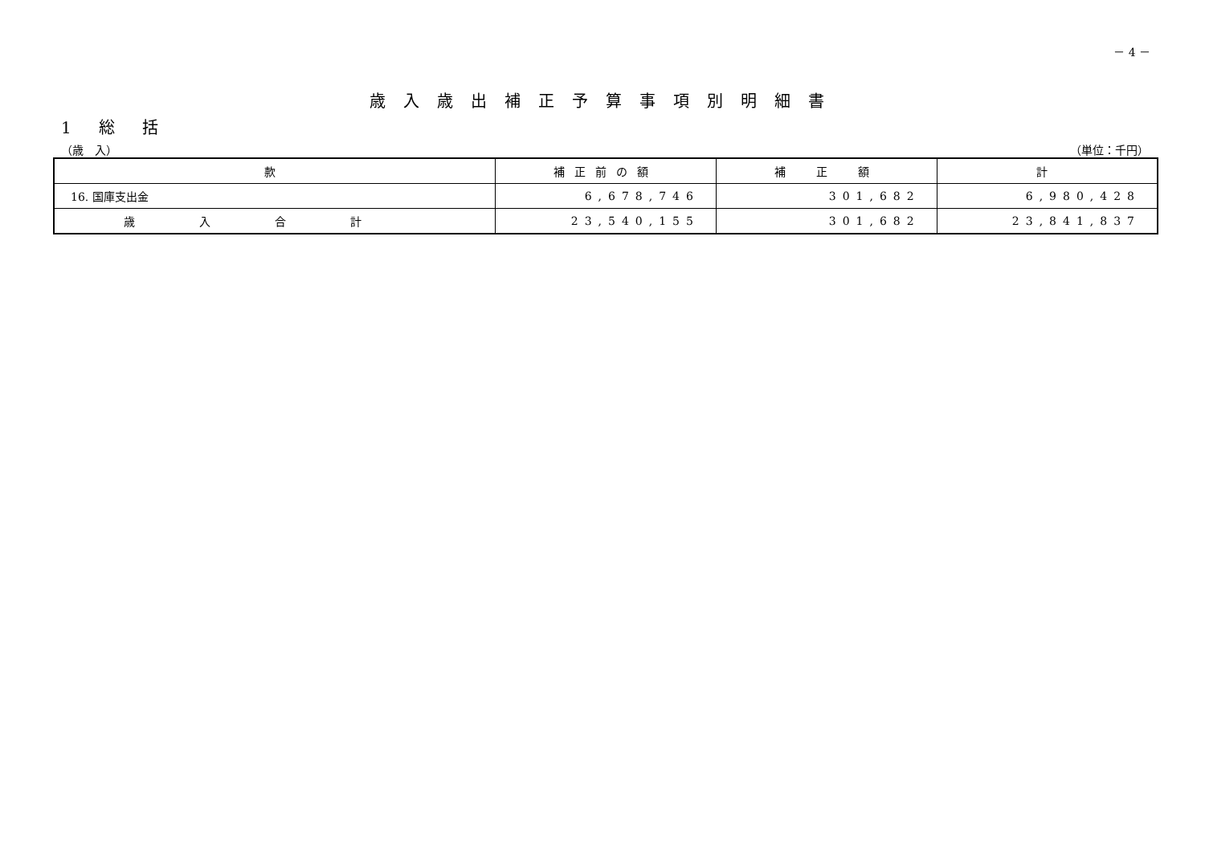－ 4 －
歳入歳出補正予算事項別明細書
1 総 括
（歳　入） （単位：千円）
| 款 | 補正前の額 | 補 正 額 | 計 |
| --- | --- | --- | --- |
| 16. 国庫支出金 | 6,678,746 | 301,682 | 6,980,428 |
| 歳入合計 | 23,540,155 | 301,682 | 23,841,837 |